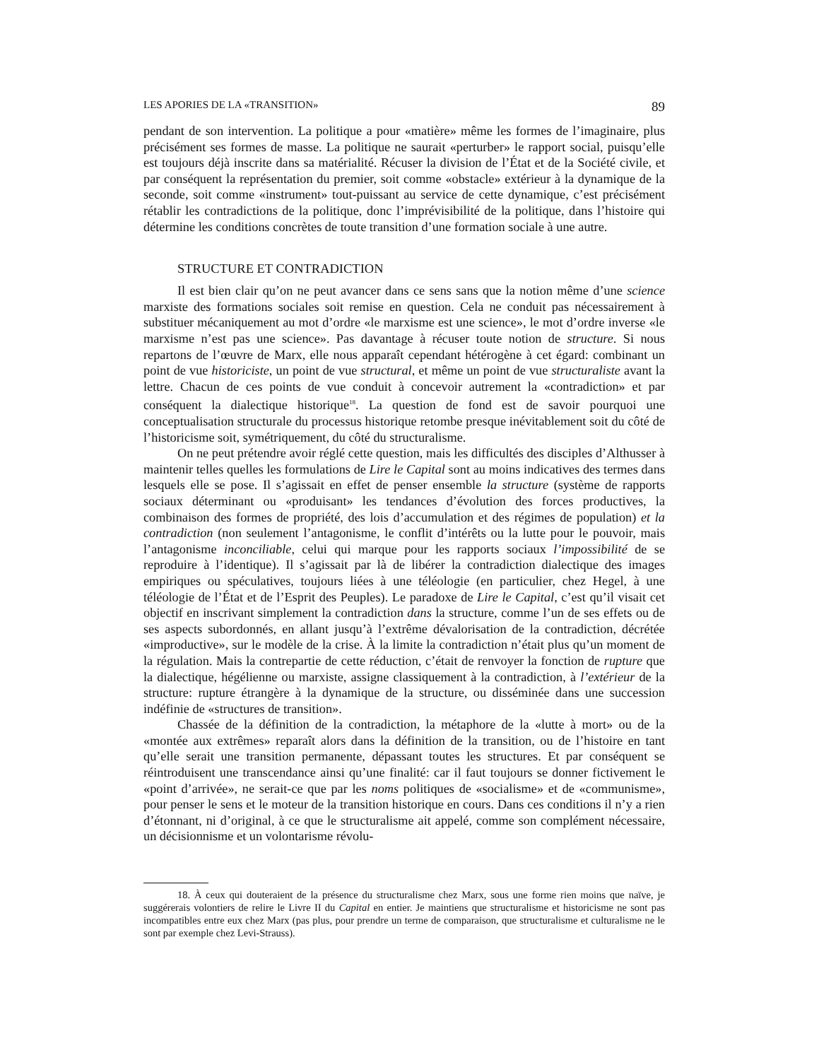LES APORIES DE LA «TRANSITION» 89
pendant de son intervention. La politique a pour «matière» même les formes de l’imaginaire, plus précisément ses formes de masse. La politique ne saurait «perturber» le rapport social, puisqu’elle est toujours déjà inscrite dans sa matérialité. Récuser la division de l’État et de la Société civile, et par conséquent la représentation du premier, soit comme «obstacle» extérieur à la dynamique de la seconde, soit comme «instrument» tout-puissant au service de cette dynamique, c’est précisément rétablir les contradictions de la politique, donc l’imprévisibilité de la politique, dans l’histoire qui détermine les conditions concrètes de toute transition d’une formation sociale à une autre.
STRUCTURE ET CONTRADICTION
Il est bien clair qu’on ne peut avancer dans ce sens sans que la notion même d’une science marxiste des formations sociales soit remise en question. Cela ne conduit pas nécessairement à substituer mécaniquement au mot d’ordre «le marxisme est une science», le mot d’ordre inverse «le marxisme n’est pas une science». Pas davantage à récuser toute notion de structure. Si nous repartons de l’œuvre de Marx, elle nous apparaît cependant hétérogène à cet égard: combinant un point de vue historiciste, un point de vue structural, et même un point de vue structuraliste avant la lettre. Chacun de ces points de vue conduit à concevoir autrement la «contradiction» et par conséquent la dialectique historique<sup>18</sup>. La question de fond est de savoir pourquoi une conceptualisation structurale du processus historique retombe presque inévitablement soit du côté de l’historicisme soit, symétriquement, du côté du structuralisme.
On ne peut prétendre avoir réglé cette question, mais les difficultés des disciples d’Althusser à maintenir telles quelles les formulations de Lire le Capital sont au moins indicatives des termes dans lesquels elle se pose. Il s’agissait en effet de penser ensemble la structure (système de rapports sociaux déterminant ou «produisant» les tendances d’évolution des forces productives, la combinaison des formes de propriété, des lois d’accumulation et des régimes de population) et la contradiction (non seulement l’antagonisme, le conflit d’intérêts ou la lutte pour le pouvoir, mais l’antagonisme inconciliable, celui qui marque pour les rapports sociaux l’impossibilité de se reproduire à l’identique). Il s’agissait par là de libérer la contradiction dialectique des images empiriques ou spéculatives, toujours liées à une téléologie (en particulier, chez Hegel, à une téléologie de l’État et de l’Esprit des Peuples). Le paradoxe de Lire le Capital, c’est qu’il visait cet objectif en inscrivant simplement la contradiction dans la structure, comme l’un de ses effets ou de ses aspects subordonnés, en allant jusqu’à l’extrême dévalorisation de la contradiction, décrétée «improductive», sur le modèle de la crise. À la limite la contradiction n’était plus qu’un moment de la régulation. Mais la contrepartie de cette réduction, c’était de renvoyer la fonction de rupture que la dialectique, hégélienne ou marxiste, assigne classiquement à la contradiction, à l’extérieur de la structure: rupture étrangère à la dynamique de la structure, ou disséminée dans une succession indéfinie de «structures de transition».
Chassée de la définition de la contradiction, la métaphore de la «lutte à mort» ou de la «montée aux extrêmes» reparaît alors dans la définition de la transition, ou de l’histoire en tant qu’elle serait une transition permanente, dépassant toutes les structures. Et par conséquent se réintroduisent une transcendance ainsi qu’une finalité: car il faut toujours se donner fictivement le «point d’arrivée», ne serait-ce que par les noms politiques de «socialisme» et de «communisme», pour penser le sens et le moteur de la transition historique en cours. Dans ces conditions il n’y a rien d’étonnant, ni d’original, à ce que le structuralisme ait appelé, comme son complément nécessaire, un décisionnisme et un volontarisme révolu-
18. À ceux qui douteraient de la présence du structuralisme chez Marx, sous une forme rien moins que naïve, je suggérerais volontiers de relire le Livre II du Capital en entier. Je maintiens que structuralisme et historicisme ne sont pas incompatibles entre eux chez Marx (pas plus, pour prendre un terme de comparaison, que structuralisme et culturalisme ne le sont par exemple chez Levi-Strauss).